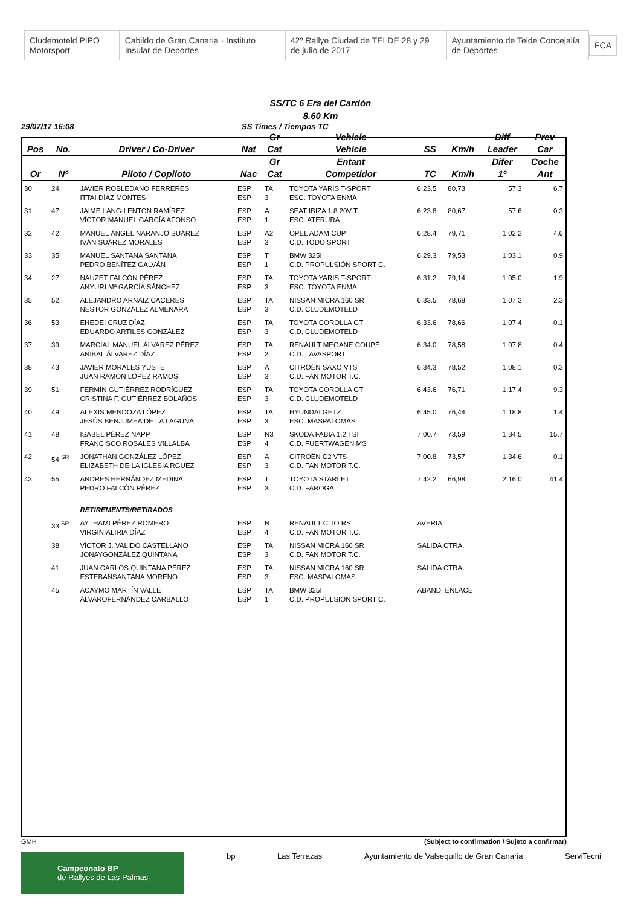Cludemoteld PIPO Motorsport Cabildo de Gran Canaria · Instituto Insular de Deportes 42º Rallye Ciudad de TELDE 28 y 29 de julio de 2017 Ayuntamiento de Telde Concejalía de Deportes FCA
SS/TC 6 Era del Cardón
8.60 Km
29/07/17 16:08 SS Times / Tiempos TC
| | | | | Gr | Vehicle | | | Diff | Prev |
| --- | --- | --- | --- | --- | --- | --- | --- | --- | --- |
| Pos | No. | Driver / Co-Driver | Nat | Cat | Vehicle | SS | Km/h | Leader | Car |
| | | | | Gr | Entant | | | Difer | Coche |
| Or | Nº | Piloto / Copiloto | Nac | Cat | Competidor | TC | Km/h | 1º | Ant |
| 30 | 24 | JAVIER ROBLEDANO FERRERES ITTAI DÍAZ MONTES | ESP ESP | TA 3 | TOYOTA YARIS T-SPORT ESC. TOYOTA ENMA | 6:23.5 | 80,73 | 57.3 | 6.7 |
| 31 | 47 | JAIME LANG-LENTON RAMÍREZ VÍCTOR MANUEL GARCÍA AFONSO | ESP ESP | A 1 | SEAT IBIZA 1.8 20V T ESC. ATERURA | 6:23.8 | 80,67 | 57.6 | 0.3 |
| 32 | 42 | MANUEL ÁNGEL NARANJO SUÁREZ IVÁN SUÁREZ MORALES | ESP ESP | A2 3 | OPEL ADAM CUP C.D. TODO SPORT | 6:28.4 | 79,71 | 1:02.2 | 4.6 |
| 33 | 35 | MANUEL SANTANA SANTANA PEDRO BENÍTEZ GALVÁN | ESP ESP | T 1 | BMW 325I C.D. PROPULSIÓN SPORT C. | 6:29.3 | 79,53 | 1:03.1 | 0.9 |
| 34 | 27 | NAUZET FALCÓN PÉREZ ANYURI Mª GARCÍA SÁNCHEZ | ESP ESP | TA 3 | TOYOTA YARIS T-SPORT ESC. TOYOTA ENMA | 6:31.2 | 79,14 | 1:05.0 | 1.9 |
| 35 | 52 | ALEJANDRO ARNAIZ CÁCERES NESTOR GONZÁLEZ ALMENARA | ESP ESP | TA 3 | NISSAN MICRA 160 SR C.D. CLUDEMOTELD | 6:33.5 | 78,68 | 1:07.3 | 2.3 |
| 36 | 53 | EHEDEI CRUZ DÍAZ EDUARDO ARTILES GONZÁLEZ | ESP ESP | TA 3 | TOYOTA COROLLA GT C.D. CLUDEMOTELD | 6:33.6 | 78,66 | 1:07.4 | 0.1 |
| 37 | 39 | MARCIAL MANUEL ÁLVAREZ PÉREZ ANIBAL ÁLVAREZ DÍAZ | ESP ESP | TA 2 | RENAULT MEGANE COUPÉ C.D. LAVASPORT | 6:34.0 | 78,58 | 1:07.8 | 0.4 |
| 38 | 43 | JAVIER MORALES YUSTE JUAN RAMÓN LÓPEZ RAMOS | ESP ESP | A 3 | CITROËN SAXO VTS C.D. FAN MOTOR T.C. | 6:34.3 | 78,52 | 1:08.1 | 0.3 |
| 39 | 51 | FERMÍN GUTIÉRREZ RODRÍGUEZ CRISTINA F. GUTIÉRREZ BOLAÑOS | ESP ESP | TA 3 | TOYOTA COROLLA GT C.D. CLUDEMOTELD | 6:43.6 | 76,71 | 1:17.4 | 9.3 |
| 40 | 49 | ALEXIS MENDOZA LÓPEZ JESÚS BENJUMEA DE LA LAGUNA | ESP ESP | TA 3 | HYUNDAI GETZ ESC. MASPALOMAS | 6:45.0 | 76,44 | 1:18.8 | 1.4 |
| 41 | 48 | ISABEL PÉREZ NAPP FRANCISCO ROSALES VILLALBA | ESP ESP | N3 4 | SKODA FABIA 1.2 TSI C.D. FUERTWAGEN MS | 7:00.7 | 73,59 | 1:34.5 | 15.7 |
| 42 | 54 <sup>SR</sup> | JONATHAN GONZÁLEZ LÓPEZ ELIZABETH DE LA IGLESIA RGUEZ | ESP ESP | A 3 | CITROËN C2 VTS C.D. FAN MOTOR T.C. | 7:00.8 | 73,57 | 1:34.6 | 0.1 |
| 43 | 55 | ANDRES HERNÁNDEZ MEDINA PEDRO FALCÓN PÉREZ | ESP ESP | T 3 | TOYOTA STARLET C.D. FAROGA | 7:42.2 | 66,98 | 2:16.0 | 41.4 |
| | | RETIREMENTS/RETIRADOS | | | | | | | |
| | 33 <sup>SR</sup> | AYTHAMI PÉREZ ROMERO VIRGINIALIRIA DÍAZ | ESP ESP | N 4 | RENAULT CLIO RS C.D. FAN MOTOR T.C. | AVERIA | | | |
| | 38 | VÍCTOR J. VALIDO CASTELLANO JONAYGONZÁLEZ QUINTANA | ESP ESP | TA 3 | NISSAN MICRA 160 SR C.D. FAN MOTOR T.C. | SALIDA CTRA. | | | |
| | 41 | JUAN CARLOS QUINTANA PÉREZ ESTEBANSANTANA MORENO | ESP ESP | TA 3 | NISSAN MICRA 160 SR ESC. MASPALOMAS | SALIDA CTRA. | | | |
| | 45 | ACAYMO MARTÍN VALLE ÁLVAROFERNÁNDEZ CARBALLO | ESP ESP | TA 1 | BMW 325I C.D. PROPULSIÓN SPORT C. | ABAND. ENLACE | | | |
GMH (Subject to confirmation / Sujeto a confirmar)
Campeonato BP
de Rallyes de Las Palmas bp Las Terrazas Ayuntamiento de Valsequillo de Gran Canaria ServiTecni